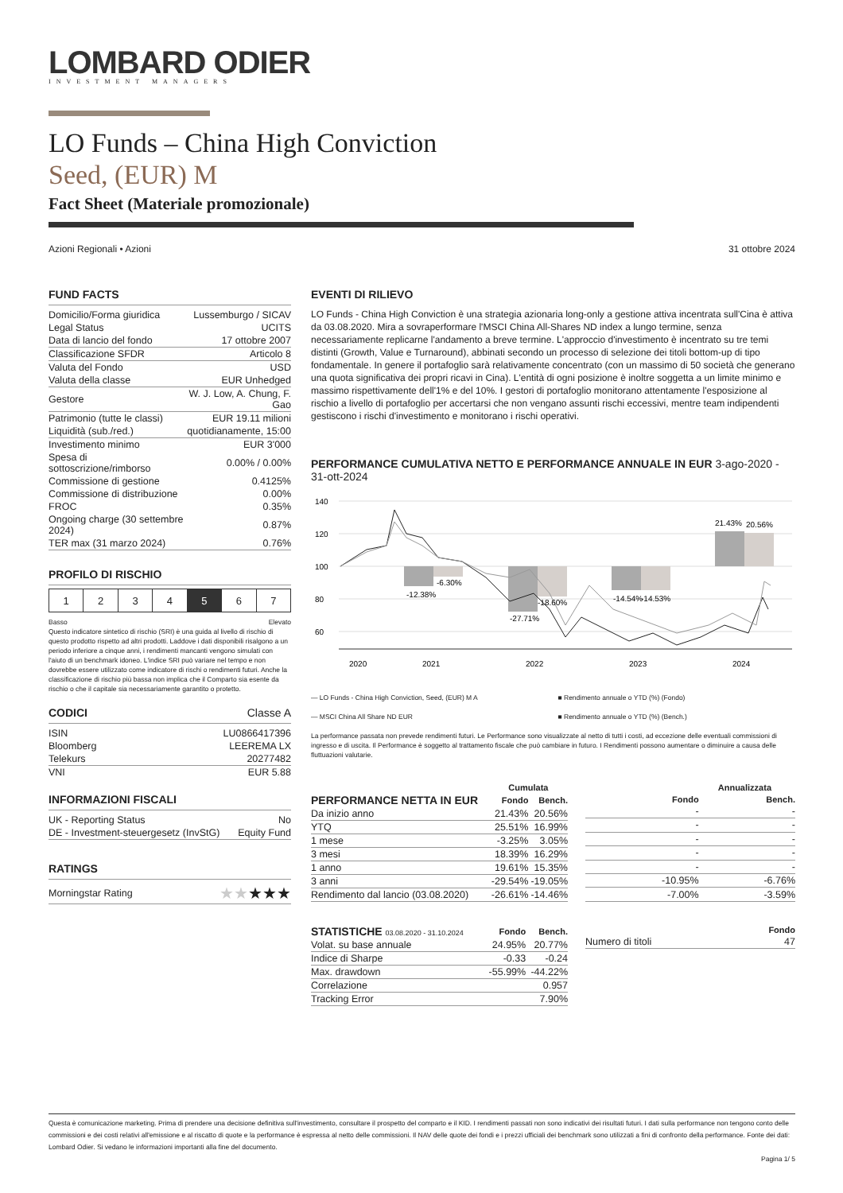LOMBARD ODIER
INVESTMENT MANAGERS
LO Funds – China High Conviction
Seed, (EUR) M
Fact Sheet (Materiale promozionale)
Azioni Regionali • Azioni 31 ottobre 2024
FUND FACTS
| Domicilio/Forma giuridica | Lussemburgo / SICAV |
| Legal Status | UCITS |
| Data di lancio del fondo | 17 ottobre 2007 |
| Classificazione SFDR | Articolo 8 |
| Valuta del Fondo | USD |
| Valuta della classe | EUR Unhedged |
| Gestore | W. J. Low, A. Chung, F. Gao |
| Patrimonio (tutte le classi) | EUR 19.11 milioni |
| Liquidità (sub./red.) | quotidianamente, 15:00 |
| Investimento minimo | EUR 3'000 |
| Spesa di sottoscrizione/rimborso | 0.00% / 0.00% |
| Commissione di gestione | 0.4125% |
| Commissione di distribuzione | 0.00% |
| FROC | 0.35% |
| Ongoing charge (30 settembre 2024) | 0.87% |
| TER max (31 marzo 2024) | 0.76% |
PROFILO DI RISCHIO
| 1 | 2 | 3 | 4 | 5 | 6 | 7 |
Basso Elevato
Questo indicatore sintetico di rischio (SRI) è una guida al livello di rischio di questo prodotto rispetto ad altri prodotti. Laddove i dati disponibili risalgono a un periodo inferiore a cinque anni, i rendimenti mancanti vengono simulati con l'aiuto di un benchmark idoneo. L'indice SRI può variare nel tempo e non dovrebbe essere utilizzato come indicatore di rischi o rendimenti futuri. Anche la classificazione di rischio più bassa non implica che il Comparto sia esente da rischio o che il capitale sia necessariamente garantito o protetto.
CODICI Classe A
| ISIN | LU0866417396 |
| Bloomberg | LEEREMA LX |
| Telekurs | 20277482 |
| VNI | EUR 5.88 |
INFORMAZIONI FISCALI
| UK - Reporting Status | No |
| DE - Investment-steuergesetz (InvStG) | Equity Fund |
RATINGS
| Morningstar Rating | ★★ ★★★ |
EVENTI DI RILIEVO
LO Funds - China High Conviction è una strategia azionaria long-only a gestione attiva incentrata sull'Cina è attiva da 03.08.2020. Mira a sovraperformare l'MSCI China All-Shares ND index a lungo termine, senza necessariamente replicarne l'andamento a breve termine. L'approccio d'investimento è incentrato su tre temi distinti (Growth, Value e Turnaround), abbinati secondo un processo di selezione dei titoli bottom-up di tipo fondamentale. In genere il portafoglio sarà relativamente concentrato (con un massimo di 50 società che generano una quota significativa dei propri ricavi in Cina). L'entità di ogni posizione è inoltre soggetta a un limite minimo e massimo rispettivamente dell'1% e del 10%. I gestori di portafoglio monitorano attentamente l'esposizione al rischio a livello di portafoglio per accertarsi che non vengano assunti rischi eccessivi, mentre team indipendenti gestiscono i rischi d'investimento e monitorano i rischi operativi.
PERFORMANCE CUMULATIVA NETTO E PERFORMANCE ANNUALE IN EUR 3-ago-2020 - 31-ott-2024
140
120
100
80
60
-12.38%
-6.30%
-27.71%
-18.60%
-14.54%
-14.53%
21.43%
20.56%
2020
2021
2022
2023
2024
— LO Funds - China High Conviction, Seed, (EUR) M A ■ Rendimento annuale o YTD (%) (Fondo) — MSCI China All Share ND EUR ■ Rendimento annuale o YTD (%) (Bench.)
La performance passata non prevede rendimenti futuri. Le Performance sono visualizzate al netto di tutti i costi, ad eccezione delle eventuali commissioni di ingresso e di uscita. Il Performance è soggetto al trattamento fiscale che può cambiare in futuro. I Rendimenti possono aumentare o diminuire a causa delle fluttuazioni valutarie.
| | Cumulata | |
| --- | --- | --- |
| PERFORMANCE NETTA IN EUR | Fondo | Bench. |
| Da inizio anno | 21.43% | 20.56% |
| YTQ | 25.51% | 16.99% |
| 1 mese | -3.25% | 3.05% |
| 3 mesi | 18.39% | 16.29% |
| 1 anno | 19.61% | 15.35% |
| 3 anni | -29.54% | -19.05% |
| Rendimento dal lancio (03.08.2020) | -26.61% | -14.46% |
| Annualizzata | | |
| --- | --- | --- |
| | Fondo | Bench. |
| | - | - |
| | - | - |
| | - | - |
| | - | - |
| | - | - |
| | -10.95% | -6.76% |
| | -7.00% | -3.59% |
| STATISTICHE 03.08.2020 - 31.10.2024 | Fondo | Bench. |
| --- | --- | --- |
| Volat. su base annuale | 24.95% | 20.77% |
| Indice di Sharpe | -0.33 | -0.24 |
| Max. drawdown | -55.99% | -44.22% |
| Correlazione | | 0.957 |
| Tracking Error | | 7.90% |
| | Fondo |
| --- | --- |
| Numero di titoli | 47 |
Questa è comunicazione marketing. Prima di prendere una decisione definitiva sull'investimento, consultare il prospetto del comparto e il KID. I rendimenti passati non sono indicativi dei risultati futuri. I dati sulla performance non tengono conto delle commissioni e dei costi relativi all'emissione e al riscatto di quote e la performance è espressa al netto delle commissioni. Il NAV delle quote dei fondi e i prezzi ufficiali dei benchmark sono utilizzati a fini di confronto della performance. Fonte dei dati: Lombard Odier. Si vedano le informazioni importanti alla fine del documento.
Pagina 1/ 5